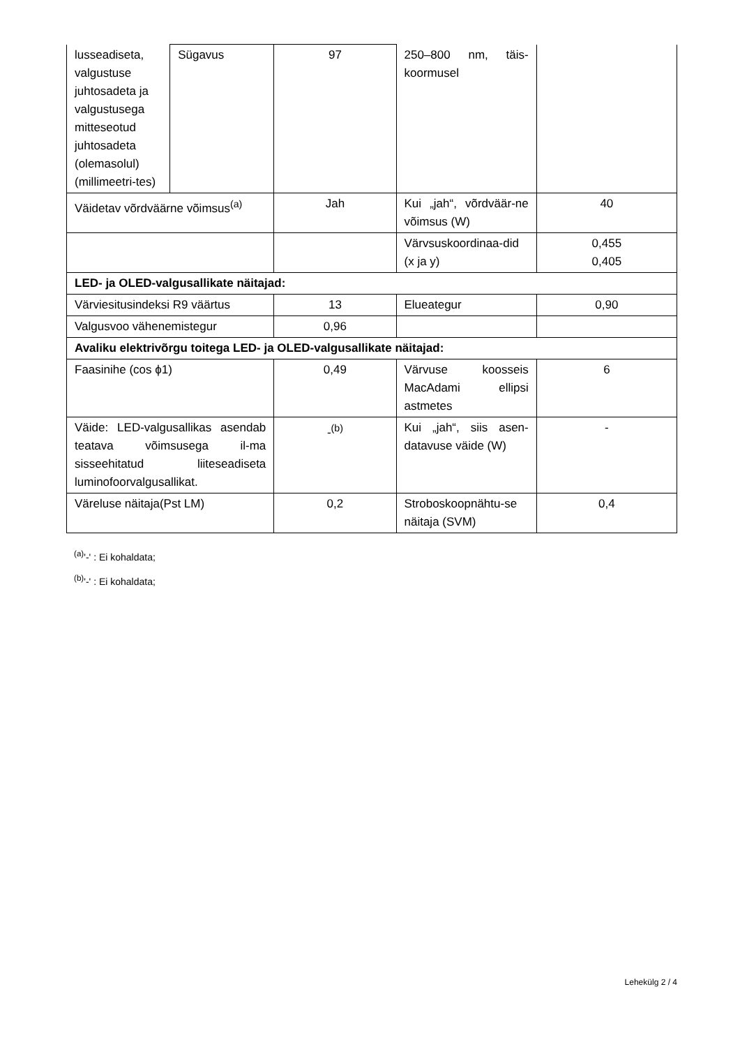| lusseadiseta, valgustuse juhtosadeta ja valgustusega mitteseotud juhtosadeta (olemasolul) (millimeetri-tes) | Sügavus | 97 | 250–800 nm, täis-koormusel | |
| Väidetav võrdväärne võimsus<sup>(a)</sup> | | Jah | Kui „jah“, võrdväär-ne võimsus (W) | 40 |
| | | | Värvsuskoordinaa-did (x ja y) | 0,455 0,405 |
| LED- ja OLED-valgusallikate näitajad: | | | | |
| Värviesitusindeksi R9 väärtus | | 13 | Elueategur | 0,90 |
| Valgusvoo vähenemistegur | | 0,96 | | |
| Avaliku elektrivõrgu toitega LED- ja OLED-valgusallikate näitajad: | | | | |
| Faasinihe (cos ϕ1) | | 0,49 | Värvuse koosseis MacAdami ellipsi astmetes | 6 |
| Väide: LED-valgusallikas asendab teatava võimsusega il-ma sisseehitatud liiteseadiseta luminofoorvalgusallikat. | | -<sup>(b)</sup> | Kui „jah“, siis asen-datavuse väide (W) | - |
| Väreluse näitaja(Pst LM) | | 0,2 | Stroboskoopnähtu-se näitaja (SVM) | 0,4 |
<sup>(a)</sup> '-' : Ei kohaldata;
<sup>(b)</sup> '-' : Ei kohaldata;
Lehekülg 2 / 4